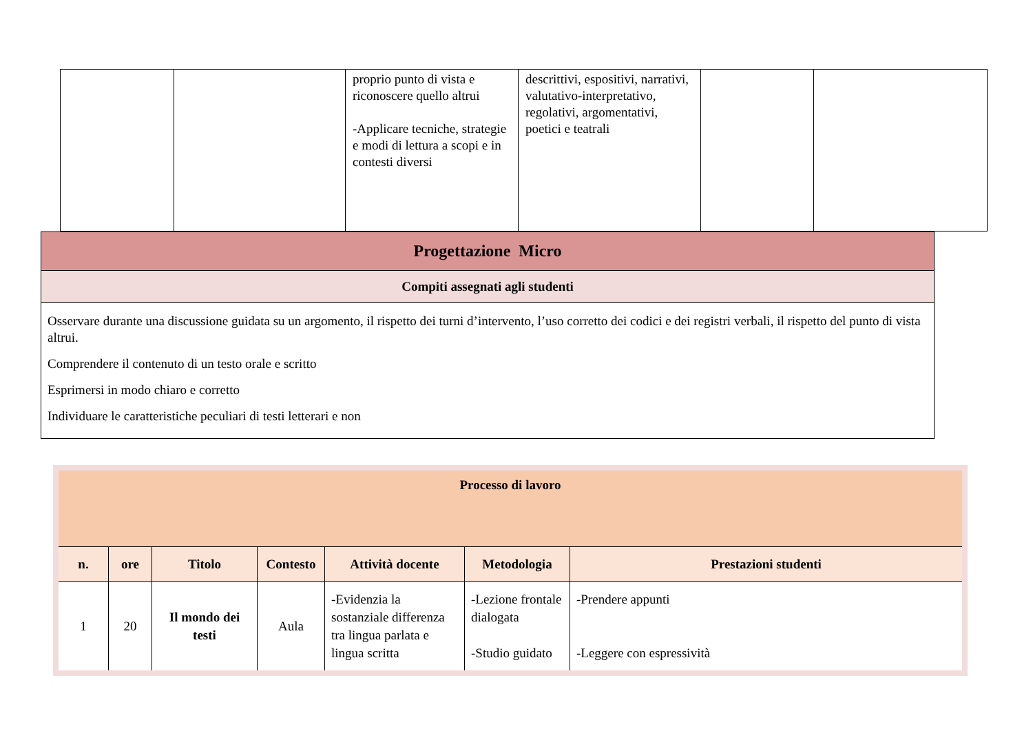| | | proprio punto di vista e riconoscere quello altrui -Applicare tecniche, strategie e modi di lettura a scopi e in contesti diversi | descrittivi, espositivi, narrativi, valutativo-interpretativo, regolativi, argomentativi, poetici e teatrali | | |
| Progettazione Micro |
| Compiti assegnati agli studenti |
| Osservare durante una discussione guidata su un argomento, il rispetto dei turni d’intervento, l’uso corretto dei codici e dei registri verbali, il rispetto del punto di vista altrui. Comprendere il contenuto di un testo orale e scritto Esprimersi in modo chiaro e corretto Individuare le caratteristiche peculiari di testi letterari e non |
| Processo di lavoro | | | | | | |
| --- | --- | --- | --- | --- | --- | --- |
| n. | ore | Titolo | Contesto | Attività docente | Metodologia | Prestazioni studenti |
| 1 | 20 | Il mondo dei testi | Aula | -Evidenzia la sostanziale differenza tra lingua parlata e lingua scritta | -Lezione frontale dialogata -Studio guidato | -Prendere appunti -Leggere con espressività |